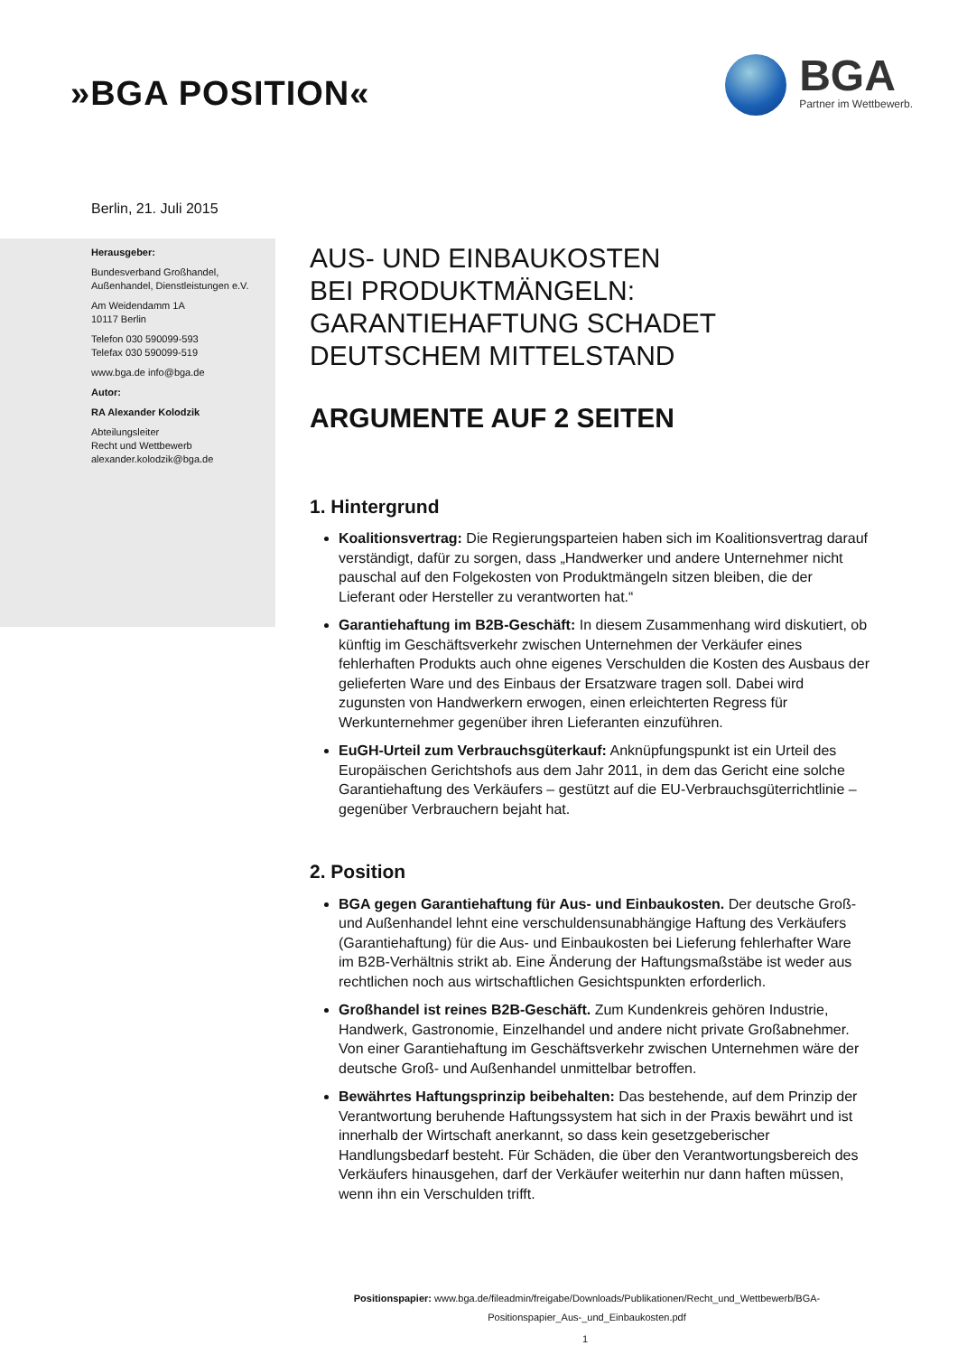»BGA POSITION«
BGA
Partner im Wettbewerb.
Berlin, 21. Juli 2015
Herausgeber:
Bundesverband Großhandel,
Außenhandel, Dienstleistungen e.V.
Am Weidendamm 1A
10117 Berlin
Telefon 030 590099-593
Telefax 030 590099-519
www.bga.de info@bga.de
Autor:
RA Alexander Kolodzik
Abteilungsleiter
Recht und Wettbewerb
alexander.kolodzik@bga.de
AUS- UND EINBAUKOSTEN
BEI PRODUKTMÄNGELN:
GARANTIEHAFTUNG SCHADET
DEUTSCHEM MITTELSTAND
ARGUMENTE AUF 2 SEITEN
1. Hintergrund
Koalitionsvertrag: Die Regierungsparteien haben sich im Koalitionsvertrag darauf verständigt, dafür zu sorgen, dass „Handwerker und andere Unternehmer nicht pauschal auf den Folgekosten von Produktmängeln sitzen bleiben, die der Lieferant oder Hersteller zu verantworten hat.“
Garantiehaftung im B2B-Geschäft: In diesem Zusammenhang wird diskutiert, ob künftig im Geschäftsverkehr zwischen Unternehmen der Verkäufer eines fehlerhaften Produkts auch ohne eigenes Verschulden die Kosten des Ausbaus der gelieferten Ware und des Einbaus der Ersatzware tragen soll. Dabei wird zugunsten von Handwerkern erwogen, einen erleichterten Regress für Werkunternehmer gegenüber ihren Lieferanten einzuführen.
EuGH-Urteil zum Verbrauchsgüterkauf: Anknüpfungspunkt ist ein Urteil des Europäischen Gerichtshofs aus dem Jahr 2011, in dem das Gericht eine solche Garantiehaftung des Verkäufers – gestützt auf die EU-Verbrauchsgüterrichtlinie – gegenüber Verbrauchern bejaht hat.
2. Position
BGA gegen Garantiehaftung für Aus- und Einbaukosten. Der deutsche Groß- und Außenhandel lehnt eine verschuldensunabhängige Haftung des Verkäufers (Garantiehaftung) für die Aus- und Einbaukosten bei Lieferung fehlerhafter Ware im B2B-Verhältnis strikt ab. Eine Änderung der Haftungsmaßstäbe ist weder aus rechtlichen noch aus wirtschaftlichen Gesichtspunkten erforderlich.
Großhandel ist reines B2B-Geschäft. Zum Kundenkreis gehören Industrie, Handwerk, Gastronomie, Einzelhandel und andere nicht private Großabnehmer. Von einer Garantiehaftung im Geschäftsverkehr zwischen Unternehmen wäre der deutsche Groß- und Außenhandel unmittelbar betroffen.
Bewährtes Haftungsprinzip beibehalten: Das bestehende, auf dem Prinzip der Verantwortung beruhende Haftungssystem hat sich in der Praxis bewährt und ist innerhalb der Wirtschaft anerkannt, so dass kein gesetzgeberischer Handlungsbedarf besteht. Für Schäden, die über den Verantwortungsbereich des Verkäufers hinausgehen, darf der Verkäufer weiterhin nur dann haften müssen, wenn ihn ein Verschulden trifft.
Positionspapier: www.bga.de/fileadmin/freigabe/Downloads/Publikationen/Recht_und_Wettbewerb/BGA-Positionspapier_Aus-_und_Einbaukosten.pdf
1